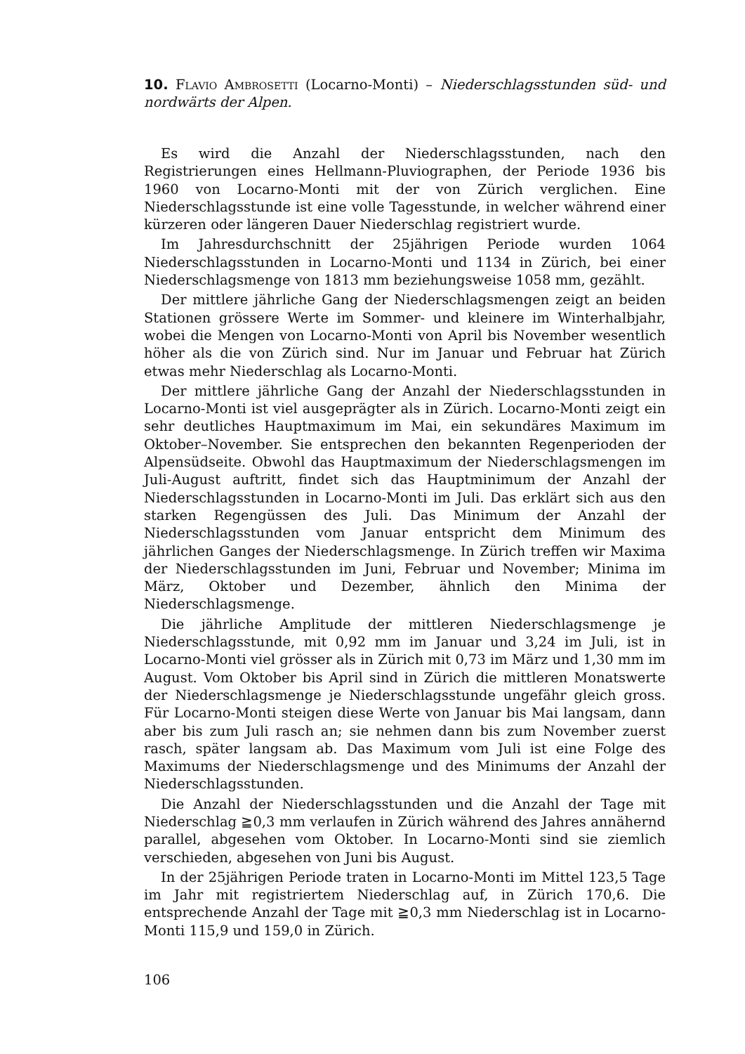10. Flavio Ambrosetti (Locarno-Monti) – Niederschlagsstunden süd- und nordwärts der Alpen.
Es wird die Anzahl der Niederschlagsstunden, nach den Registrierungen eines Hellmann-Pluviographen, der Periode 1936 bis 1960 von Locarno-Monti mit der von Zürich verglichen. Eine Niederschlagsstunde ist eine volle Tagesstunde, in welcher während einer kürzeren oder längeren Dauer Niederschlag registriert wurde.
Im Jahresdurchschnitt der 25jährigen Periode wurden 1064 Niederschlagsstunden in Locarno-Monti und 1134 in Zürich, bei einer Niederschlagsmenge von 1813 mm beziehungsweise 1058 mm, gezählt.
Der mittlere jährliche Gang der Niederschlagsmengen zeigt an beiden Stationen grössere Werte im Sommer- und kleinere im Winterhalbjahr, wobei die Mengen von Locarno-Monti von April bis November wesentlich höher als die von Zürich sind. Nur im Januar und Februar hat Zürich etwas mehr Niederschlag als Locarno-Monti.
Der mittlere jährliche Gang der Anzahl der Niederschlagsstunden in Locarno-Monti ist viel ausgeprägter als in Zürich. Locarno-Monti zeigt ein sehr deutliches Hauptmaximum im Mai, ein sekundäres Maximum im Oktober–November. Sie entsprechen den bekannten Regenperioden der Alpensüdseite. Obwohl das Hauptmaximum der Niederschlagsmengen im Juli-August auftritt, findet sich das Hauptminimum der Anzahl der Niederschlagsstunden in Locarno-Monti im Juli. Das erklärt sich aus den starken Regengüssen des Juli. Das Minimum der Anzahl der Niederschlagsstunden vom Januar entspricht dem Minimum des jährlichen Ganges der Niederschlagsmenge. In Zürich treffen wir Maxima der Niederschlagsstunden im Juni, Februar und November; Minima im März, Oktober und Dezember, ähnlich den Minima der Niederschlagsmenge.
Die jährliche Amplitude der mittleren Niederschlagsmenge je Niederschlagsstunde, mit 0,92 mm im Januar und 3,24 im Juli, ist in Locarno-Monti viel grösser als in Zürich mit 0,73 im März und 1,30 mm im August. Vom Oktober bis April sind in Zürich die mittleren Monatswerte der Niederschlagsmenge je Niederschlagsstunde ungefähr gleich gross. Für Locarno-Monti steigen diese Werte von Januar bis Mai langsam, dann aber bis zum Juli rasch an; sie nehmen dann bis zum November zuerst rasch, später langsam ab. Das Maximum vom Juli ist eine Folge des Maximums der Niederschlagsmenge und des Minimums der Anzahl der Niederschlagsstunden.
Die Anzahl der Niederschlagsstunden und die Anzahl der Tage mit Niederschlag ≧0,3 mm verlaufen in Zürich während des Jahres annähernd parallel, abgesehen vom Oktober. In Locarno-Monti sind sie ziemlich verschieden, abgesehen von Juni bis August.
In der 25jährigen Periode traten in Locarno-Monti im Mittel 123,5 Tage im Jahr mit registriertem Niederschlag auf, in Zürich 170,6. Die entsprechende Anzahl der Tage mit ≧0,3 mm Niederschlag ist in Locarno-Monti 115,9 und 159,0 in Zürich.
106